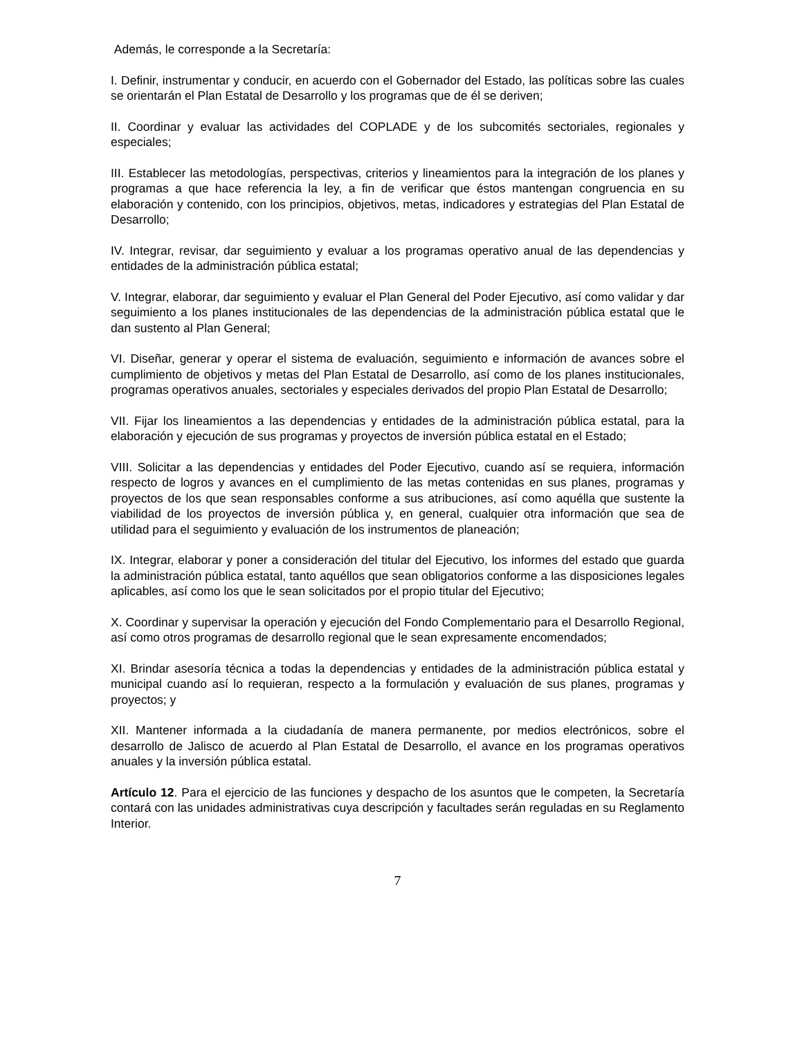Además, le corresponde a la Secretaría:
I. Definir, instrumentar y conducir, en acuerdo con el Gobernador del Estado, las políticas sobre las cuales se orientarán el Plan Estatal de Desarrollo y los programas que de él se deriven;
II. Coordinar y evaluar las actividades del COPLADE y de los subcomités sectoriales, regionales y especiales;
III. Establecer las metodologías, perspectivas, criterios y lineamientos para la integración de los planes y programas a que hace referencia la ley, a fin de verificar que éstos mantengan congruencia en su elaboración y contenido, con los principios, objetivos, metas, indicadores y estrategias del Plan Estatal de Desarrollo;
IV. Integrar, revisar, dar seguimiento y evaluar a los programas operativo anual de las dependencias y entidades de la administración pública estatal;
V. Integrar, elaborar, dar seguimiento y evaluar el Plan General del Poder Ejecutivo, así como validar y dar seguimiento a los planes institucionales de las dependencias de la administración pública estatal que le dan sustento al Plan General;
VI. Diseñar, generar y operar el sistema de evaluación, seguimiento e información de avances sobre el cumplimiento de objetivos y metas del Plan Estatal de Desarrollo, así como de los planes institucionales, programas operativos anuales, sectoriales y especiales derivados del propio Plan Estatal de Desarrollo;
VII. Fijar los lineamientos a las dependencias y entidades de la administración pública estatal, para la elaboración y ejecución de sus programas y proyectos de inversión pública estatal en el Estado;
VIII. Solicitar a las dependencias y entidades del Poder Ejecutivo, cuando así se requiera, información respecto de logros y avances en el cumplimiento de las metas contenidas en sus planes, programas y proyectos de los que sean responsables conforme a sus atribuciones, así como aquélla que sustente la viabilidad de los proyectos de inversión pública y, en general, cualquier otra información que sea de utilidad para el seguimiento y evaluación de los instrumentos de planeación;
IX. Integrar, elaborar y poner a consideración del titular del Ejecutivo, los informes del estado que guarda la administración pública estatal, tanto aquéllos que sean obligatorios conforme a las disposiciones legales aplicables, así como los que le sean solicitados por el propio titular del Ejecutivo;
X. Coordinar y supervisar la operación y ejecución del Fondo Complementario para el Desarrollo Regional, así como otros programas de desarrollo regional que le sean expresamente encomendados;
XI. Brindar asesoría técnica a todas la dependencias y entidades de la administración pública estatal y municipal cuando así lo requieran, respecto a la formulación y evaluación de sus planes, programas y proyectos; y
XII. Mantener informada a la ciudadanía de manera permanente, por medios electrónicos, sobre el desarrollo de Jalisco de acuerdo al Plan Estatal de Desarrollo, el avance en los programas operativos anuales y la inversión pública estatal.
Artículo 12. Para el ejercicio de las funciones y despacho de los asuntos que le competen, la Secretaría contará con las unidades administrativas cuya descripción y facultades serán reguladas en su Reglamento Interior.
7